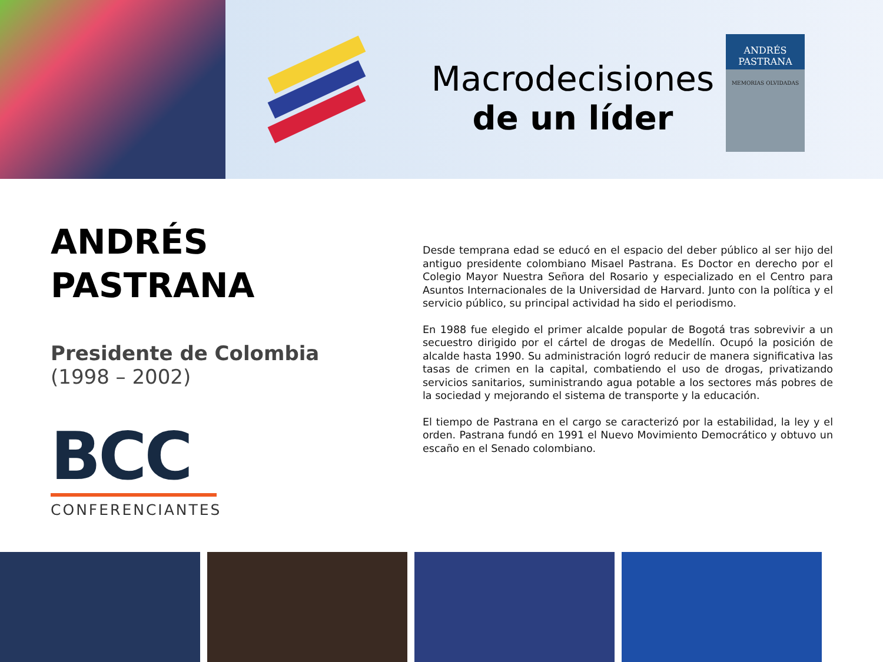Macrodecisiones
de un líder
ANDRÉS
PASTRANA
MEMORIAS OLVIDADAS
ANDRÉS
PASTRANA
Presidente de Colombia
(1998 – 2002)
BCC
CONFERENCIANTES
Desde temprana edad se educó en el espacio del deber público al ser hijo del antiguo presidente colombiano Misael Pastrana. Es Doctor en derecho por el Colegio Mayor Nuestra Señora del Rosario y especializado en el Centro para Asuntos Internacionales de la Universidad de Harvard. Junto con la política y el servicio público, su principal actividad ha sido el periodismo.
En 1988 fue elegido el primer alcalde popular de Bogotá tras sobrevivir a un secuestro dirigido por el cártel de drogas de Medellín. Ocupó la posición de alcalde hasta 1990. Su administración logró reducir de manera significativa las tasas de crimen en la capital, combatiendo el uso de drogas, privatizando servicios sanitarios, suministrando agua potable a los sectores más pobres de la sociedad y mejorando el sistema de transporte y la educación.
El tiempo de Pastrana en el cargo se caracterizó por la estabilidad, la ley y el orden. Pastrana fundó en 1991 el Nuevo Movimiento Democrático y obtuvo un escaño en el Senado colombiano.